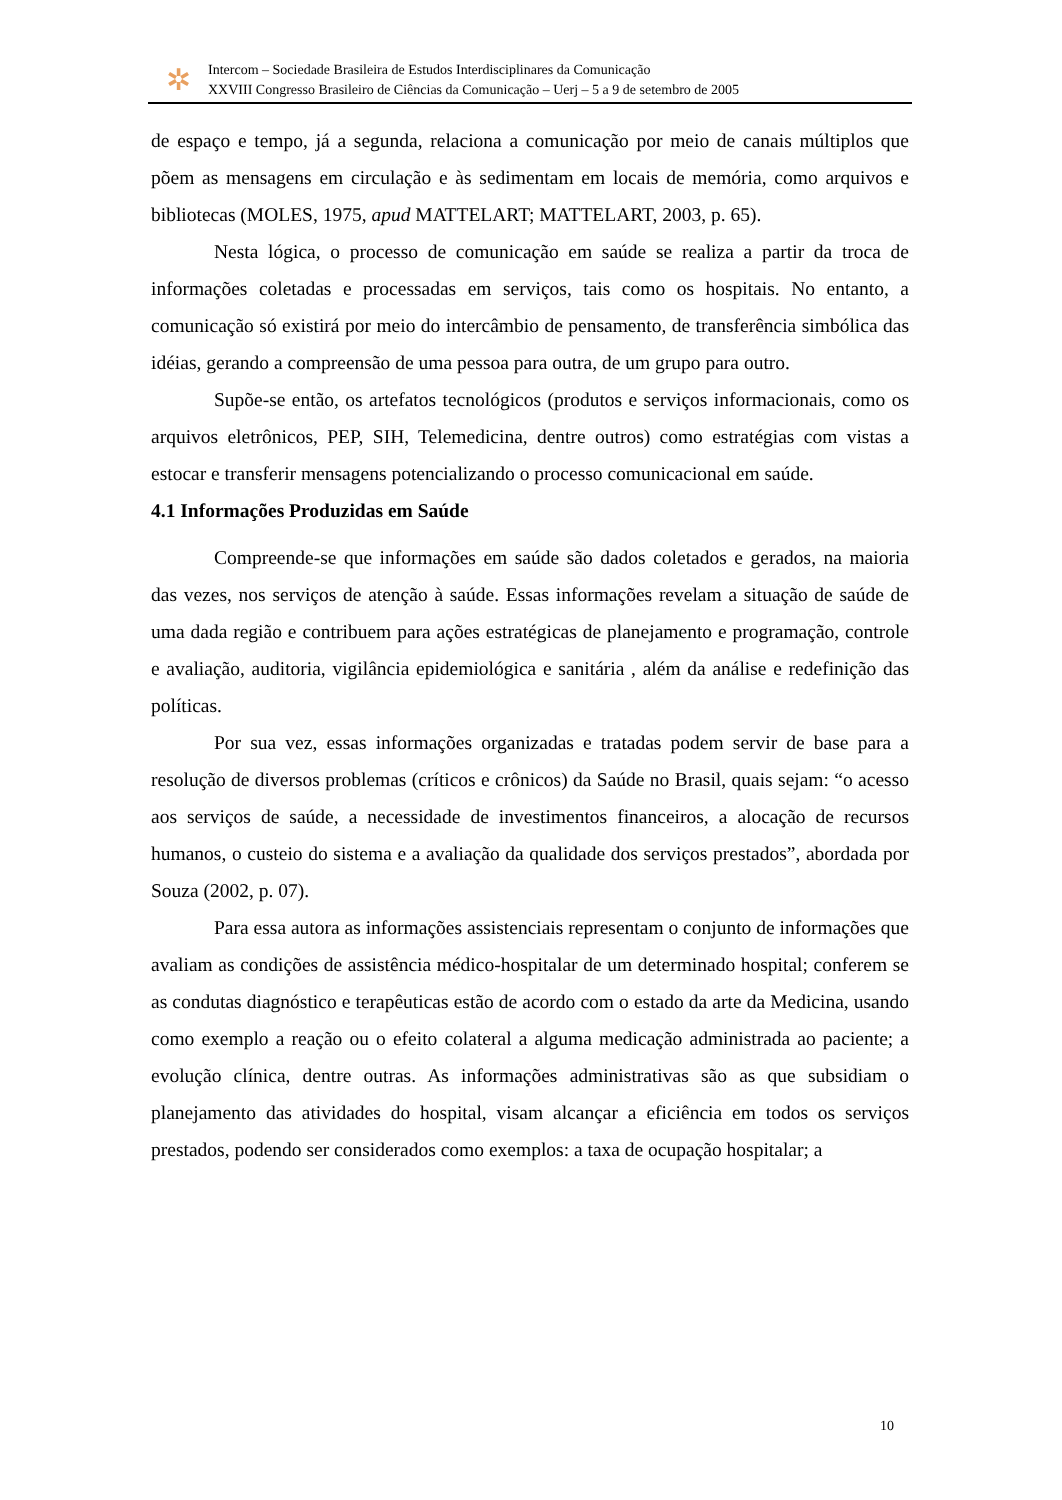✲
Intercom – Sociedade Brasileira de Estudos Interdisciplinares da Comunicação
XXVIII Congresso Brasileiro de Ciências da Comunicação – Uerj – 5 a 9 de setembro de 2005
de espaço e tempo, já a segunda, relaciona a comunicação por meio de canais múltiplos que põem as mensagens em circulação e às sedimentam em locais de memória, como arquivos e bibliotecas (MOLES, 1975, apud MATTELART; MATTELART, 2003, p. 65).
Nesta lógica, o processo de comunicação em saúde se realiza a partir da troca de informações coletadas e processadas em serviços, tais como os hospitais. No entanto, a comunicação só existirá por meio do intercâmbio de pensamento, de transferência simbólica das idéias, gerando a compreensão de uma pessoa para outra, de um grupo para outro.
Supõe-se então, os artefatos tecnológicos (produtos e serviços informacionais, como os arquivos eletrônicos, PEP, SIH, Telemedicina, dentre outros) como estratégias com vistas a estocar e transferir mensagens potencializando o processo comunicacional em saúde.
4.1 Informações Produzidas em Saúde
Compreende-se que informações em saúde são dados coletados e gerados, na maioria das vezes, nos serviços de atenção à saúde. Essas informações revelam a situação de saúde de uma dada região e contribuem para ações estratégicas de planejamento e programação, controle e avaliação, auditoria, vigilância epidemiológica e sanitária , além da análise e redefinição das políticas.
Por sua vez, essas informações organizadas e tratadas podem servir de base para a resolução de diversos problemas (críticos e crônicos) da Saúde no Brasil, quais sejam: “o acesso aos serviços de saúde, a necessidade de investimentos financeiros, a alocação de recursos humanos, o custeio do sistema e a avaliação da qualidade dos serviços prestados”, abordada por Souza (2002, p. 07).
Para essa autora as informações assistenciais representam o conjunto de informações que avaliam as condições de assistência médico-hospitalar de um determinado hospital; conferem se as condutas diagnóstico e terapêuticas estão de acordo com o estado da arte da Medicina, usando como exemplo a reação ou o efeito colateral a alguma medicação administrada ao paciente; a evolução clínica, dentre outras. As informações administrativas são as que subsidiam o planejamento das atividades do hospital, visam alcançar a eficiência em todos os serviços prestados, podendo ser considerados como exemplos: a taxa de ocupação hospitalar; a
10